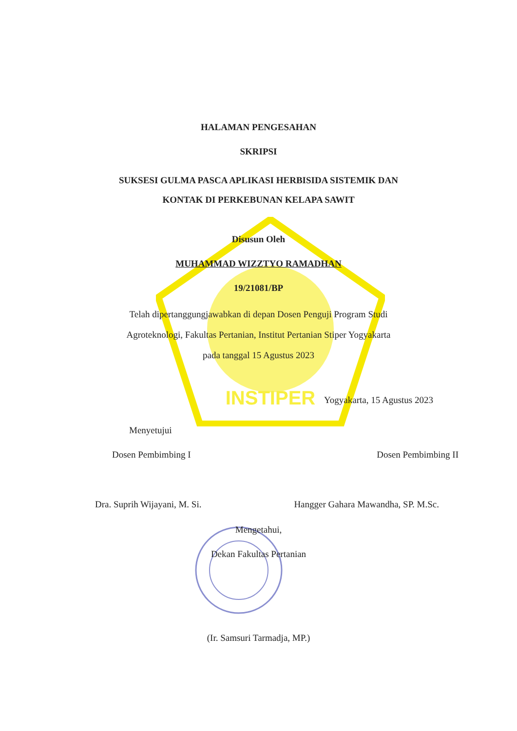INSTIPER
HALAMAN PENGESAHAN
SKRIPSI
SUKSESI GULMA PASCA APLIKASI HERBISIDA SISTEMIK DAN
KONTAK DI PERKEBUNAN KELAPA SAWIT
Disusun Oleh
MUHAMMAD WIZZTYO RAMADHAN
19/21081/BP
Telah dipertanggungjawabkan di depan Dosen Penguji Program Studi
Agroteknologi, Fakultas Pertanian, Institut Pertanian Stiper Yogyakarta
pada tanggal 15 Agustus 2023
Yogyakarta, 15 Agustus 2023
Menyetujui
Dosen Pembimbing I Dosen Pembimbing II
Dra. Suprih Wijayani, M. Si. Hangger Gahara Mawandha, SP. M.Sc.
Mengetahui,
Dekan Fakultas Pertanian
(Ir. Samsuri Tarmadja, MP.)